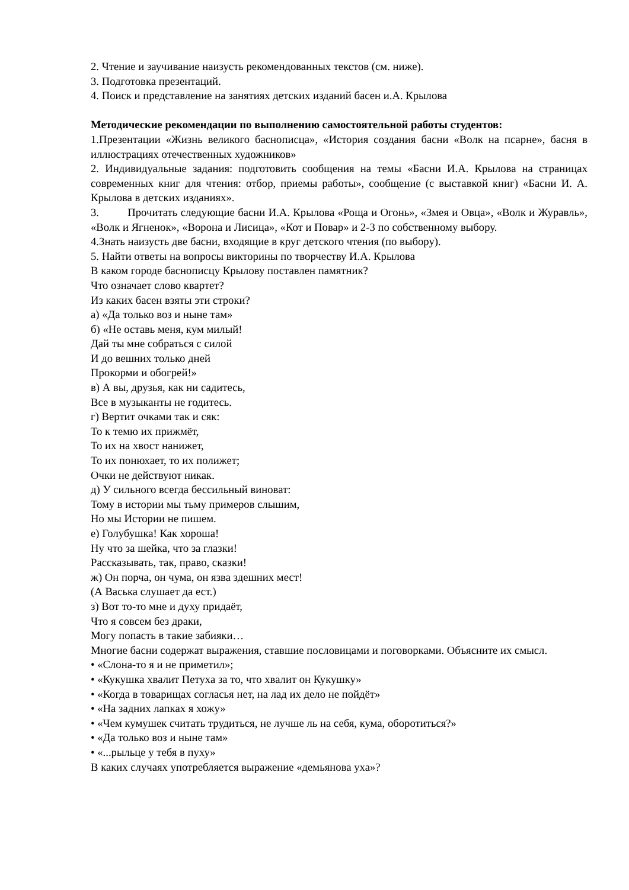2. Чтение и заучивание наизусть рекомендованных текстов (см. ниже).
3. Подготовка презентаций.
4. Поиск и представление на занятиях детских изданий басен и.А. Крылова
Методические рекомендации по выполнению самостоятельной работы студентов:
1.Презентации «Жизнь великого баснописца», «История создания басни «Волк на псарне», басня в иллюстрациях отечественных художников»
2. Индивидуальные задания: подготовить сообщения на темы «Басни И.А. Крылова на страницах современных книг для чтения: отбор, приемы работы», сообщение (с выставкой книг) «Басни И. А. Крылова в детских изданиях».
3. Прочитать следующие басни И.А. Крылова «Роща и Огонь», «Змея и Овца», «Волк и Журавль», «Волк и Ягненок», «Ворона и Лисица», «Кот и Повар» и 2-3 по собственному выбору.
4.Знать наизусть две басни, входящие в круг детского чтения (по выбору).
5. Найти ответы на вопросы викторины по творчеству И.А. Крылова
В каком городе баснописцу Крылову поставлен памятник?
Что означает слово квартет?
Из каких басен взяты эти строки?
а) «Да только воз и ныне там»
б) «Не оставь меня, кум милый!
Дай ты мне собраться с силой
И до вешних только дней
Прокорми и обогрей!»
в) А вы, друзья, как ни садитесь,
Все в музыканты не годитесь.
г) Вертит очками так и сяк:
То к темю их прижмёт,
То их на хвост нанижет,
То их понюхает, то их полижет;
Очки не действуют никак.
д) У сильного всегда бессильный виноват:
Тому в истории мы тьму примеров слышим,
Но мы Истории не пишем.
е) Голубушка! Как хороша!
Ну что за шейка, что за глазки!
Рассказывать, так, право, сказки!
ж) Он порча, он чума, он язва здешних мест!
(А Васька слушает да ест.)
з) Вот то-то мне и духу придаёт,
Что я совсем без драки,
Могу попасть в такие забияки…
Многие басни содержат выражения, ставшие пословицами и поговорками. Объясните их смысл.
• «Слона-то я и не приметил»;
• «Кукушка хвалит Петуха за то, что хвалит он Кукушку»
• «Когда в товарищах согласья нет, на лад их дело не пойдёт»
• «На задних лапках я хожу»
• «Чем кумушек считать трудиться, не лучше ль на себя, кума, оборотиться?»
• «Да только воз и ныне там»
• «...рыльце у тебя в пуху»
В каких случаях употребляется выражение «демьянова уха»?